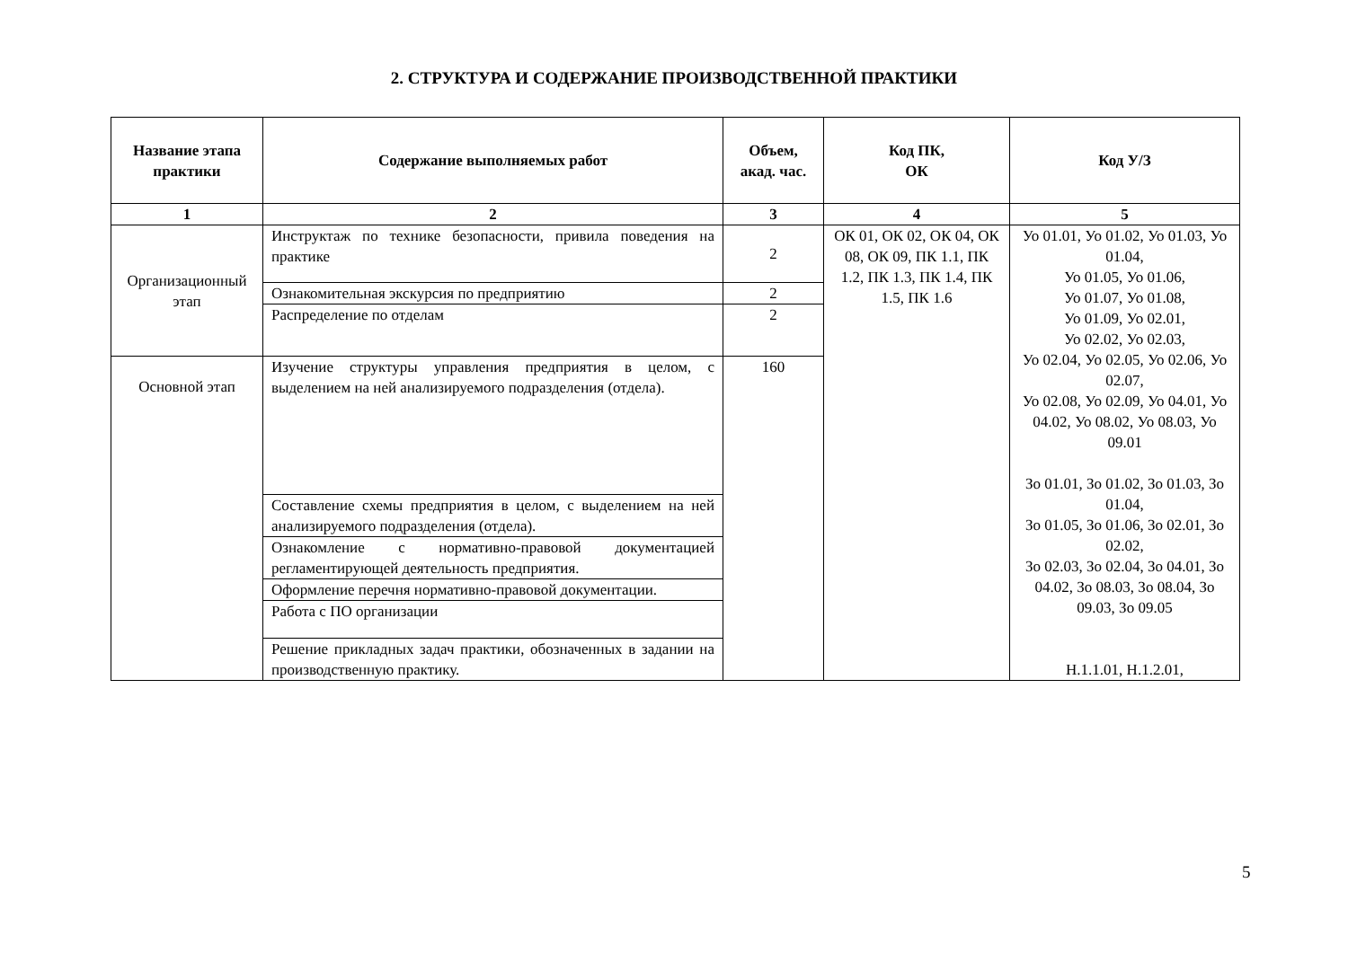2. СТРУКТУРА И СОДЕРЖАНИЕ ПРОИЗВОДСТВЕННОЙ ПРАКТИКИ
| Название этапа практики | Содержание выполняемых работ | Объем, акад. час. | Код ПК, ОК | Код У/З |
| --- | --- | --- | --- | --- |
| 1 | 2 | 3 | 4 | 5 |
| Организационный этап | Инструктаж по технике безопасности, привила поведения на практике | 2 | ОК 01, ОК 02, ОК 04, ОК 08, ОК 09, ПК 1.1, ПК 1.2, ПК 1.3, ПК 1.4, ПК 1.5, ПК 1.6 | Уо 01.01, Уо 01.02, Уо 01.03, Уо 01.04, Уо 01.05, Уо 01.06, Уо 01.07, Уо 01.08, Уо 01.09, Уо 02.01, Уо 02.02, Уо 02.03, Уо 02.04, Уо 02.05, Уо 02.06, Уо 02.07, Уо 02.08, Уо 02.09, Уо 04.01, Уо 04.02, Уо 08.02, Уо 08.03, Уо 09.01 Зо 01.01, Зо 01.02, Зо 01.03, Зо 01.04, Зо 01.05, Зо 01.06, Зо 02.01, Зо 02.02, Зо 02.03, Зо 02.04, Зо 04.01, Зо 04.02, Зо 08.03, Зо 08.04, Зо 09.03, Зо 09.05 Н.1.1.01, Н.1.2.01, |
| | Ознакомительная экскурсия по предприятию | 2 | | |
| | Распределение по отделам | 2 | | |
| Основной этап | Изучение структуры управления предприятия в целом, с выделением на ней анализируемого подразделения (отдела). | 160 | | |
| | Составление схемы предприятия в целом, с выделением на ней анализируемого подразделения (отдела). | | | |
| | Ознакомление с нормативно-правовой документацией регламентирующей деятельность предприятия. | | | |
| | Оформление перечня нормативно-правовой документации. | | | |
| | Работа с ПО организации | | | |
| | Решение прикладных задач практики, обозначенных в задании на производственную практику. | | | |
5